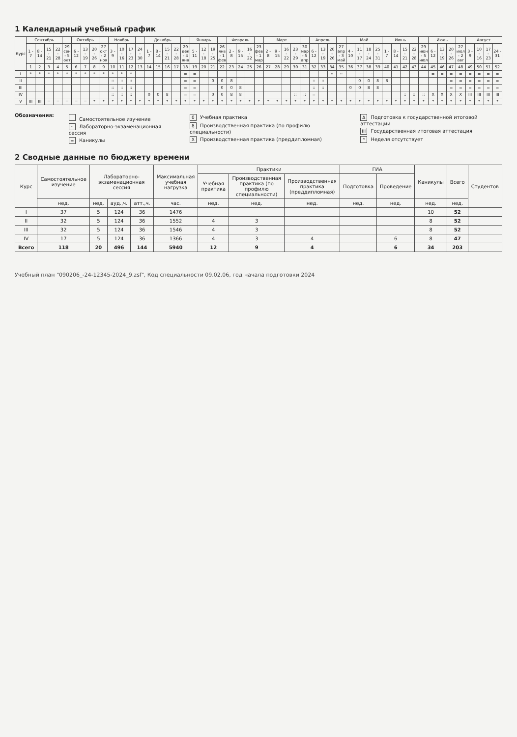1 Календарный учебный график
| Курс | Сентябрь | | | | | Октябрь | | | | Ноябрь | | | | Декабрь | | | | | Январь | | | | Февраль | | | | Март | | | | | Апрель | | | | Май | | | | Июнь | | | | | Июль | | | | Август | | | |
| --- | --- | --- | --- | --- | --- | --- | --- | --- | --- | --- | --- | --- | --- | --- | --- | --- | --- | --- | --- | --- | --- | --- | --- | --- | --- | --- | --- | --- | --- | --- | --- | --- | --- | --- | --- | --- | --- | --- | --- | --- | --- | --- | --- | --- | --- | --- | --- | --- | --- | --- | --- | --- |
| | 1 - 7 | 8 - 14 | 15 - 21 | 22 - 28 | 29 сен - 5 окт | 6 - 12 | 13 - 19 | 20 - 26 | 27 окт - 2 ноя | 3 - 9 | 10 - 16 | 17 - 23 | 24 - 30 | 1 - 7 | 8 - 14 | 15 - 21 | 22 - 28 | 29 дек - 4 янв | 5 - 11 | 12 - 18 | 19 - 25 | 26 янв - 1 фев | 2 - 8 | 9 - 15 | 16 - 22 | 23 фев - 1 мар | 2 - 8 | 9 - 15 | 16 - 22 | 23 - 29 | 30 мар - 5 апр | 6 - 12 | 13 - 19 | 20 - 26 | 27 апр - 3 май | 4 - 10 | 11 - 17 | 18 - 24 | 25 - 31 | 1 - 7 | 8 - 14 | 15 - 21 | 22 - 28 | 29 июн - 5 июл | 6 - 12 | 13 - 19 | 20 - 26 | 27 июл - 2 авг | 3 - 9 | 10 - 16 | 17 - 23 | 24 - 31 |
| | 1 | 2 | 3 | 4 | 5 | 6 | 7 | 8 | 9 | 10 | 11 | 12 | 13 | 14 | 15 | 16 | 17 | 18 | 19 | 20 | 21 | 22 | 23 | 24 | 25 | 26 | 27 | 28 | 29 | 30 | 31 | 32 | 33 | 34 | 35 | 36 | 37 | 38 | 39 | 40 | 41 | 42 | 43 | 44 | 45 | 46 | 47 | 48 | 49 | 50 | 51 | 52 |
| I | * | * | * | * | * | * | * | * | * | * | * | * | | | | | | = | = | | | | | | | | | | | | | | | :: | :: | | | | | | | | | | = | = | = | = | = | = | = | = |
| II | | | | | | | | | | :: | :: | :: | | | | | | = | = | | 0 | 0 | 8 | | | | | | | | | :: | :: | | | | 0 | 0 | 8 | 8 | | | | | | | = | = | = | = | = | = |
| III | | | | | | | | | | :: | :: | :: | | | | | | = | = | | | 0 | 0 | 8 | | | | | | | | :: | :: | | | 0 | 0 | 8 | 8 | | | | | | | | = | = | = | = | = | = |
| IV | | | | | | | | | | :: | :: | :: | | 0 | 0 | 8 | | = | = | | 0 | 0 | 8 | 8 | | | | | | :: | :: | = | | | | | | | | | | :: | :: | :: | X | X | X | X | III | III | III | III |
| V | III | III | = | = | = | = | = | * | * | * | * | * | * | * | * | * | * | * | * | * | * | * | * | * | * | * | * | * | * | * | * | * | * | * | * | * | * | * | * | * | * | * | * | * | * | * | * | * | * | * | * | * |
Обозначения:
Самостоятельное изучение
:: Лабораторно-экзаменационная сессия
= Каникулы
0 Учебная практика
8 Производственная практика (по профилю специальности)
X Производственная практика (преддипломная)
Δ Подготовка к государственной итоговой аттестации
III Государственная итоговая аттестация
* Неделя отсутствует
2 Сводные данные по бюджету времени
| Курс | Самостоятельное изучение | Лабораторно-экзаменационная сессия | | | Максимальная учебная нагрузка | Практики | | | ГИА | | Каникулы | Всего | Студентов |
| --- | --- | --- | --- | --- | --- | --- | --- | --- | --- | --- | --- | --- | --- |
| | | | | | | Учебная практика | Производственная практика (по профилю специальности) | Производственная практика (преддипломная) | Подготовка | Проведение | | | |
| | нед. | нед. | ауд.,ч. | атт.,ч. | час. | нед. | нед. | нед. | нед. | нед. | нед. | нед. | |
| I | 37 | 5 | 124 | 36 | 1476 | | | | | | 10 | 52 | |
| II | 32 | 5 | 124 | 36 | 1552 | 4 | 3 | | | | 8 | 52 | |
| III | 32 | 5 | 124 | 36 | 1546 | 4 | 3 | | | | 8 | 52 | |
| IV | 17 | 5 | 124 | 36 | 1366 | 4 | 3 | 4 | | 6 | 8 | 47 | |
| Всего | 118 | 20 | 496 | 144 | 5940 | 12 | 9 | 4 | | 6 | 34 | 203 | |
Учебный план "090206_-24-12345-2024_9.zsf", Код специальности 09.02.06, год начала подготовки 2024